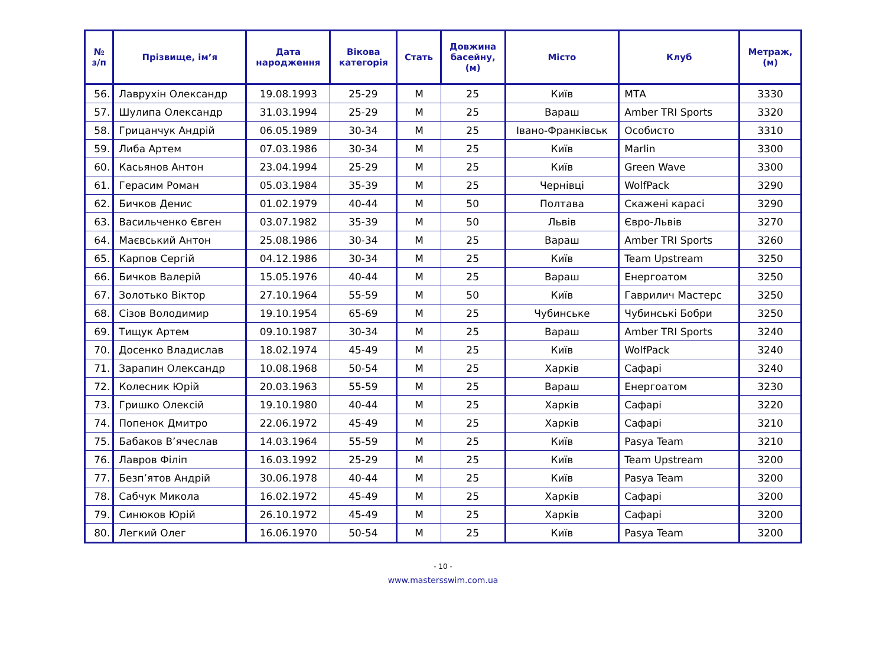| № з/п | Прізвище, ім’я | Дата народження | Вікова категорія | Стать | Довжина басейну, (м) | Місто | Клуб | Метраж, (м) |
| --- | --- | --- | --- | --- | --- | --- | --- | --- |
| 56. | Лаврухін Олександр | 19.08.1993 | 25-29 | М | 25 | Київ | МТА | 3330 |
| 57. | Шулипа Олександр | 31.03.1994 | 25-29 | М | 25 | Вараш | Amber TRI Sports | 3320 |
| 58. | Грицанчук Андрій | 06.05.1989 | 30-34 | М | 25 | Івано-Франківськ | Особисто | 3310 |
| 59. | Либа Артем | 07.03.1986 | 30-34 | М | 25 | Київ | Marlin | 3300 |
| 60. | Касьянов Антон | 23.04.1994 | 25-29 | М | 25 | Київ | Green Wave | 3300 |
| 61. | Герасим Роман | 05.03.1984 | 35-39 | М | 25 | Чернівці | WolfPack | 3290 |
| 62. | Бичков Денис | 01.02.1979 | 40-44 | М | 50 | Полтава | Скажені карасі | 3290 |
| 63. | Васильченко Євген | 03.07.1982 | 35-39 | М | 50 | Львів | Євро-Львів | 3270 |
| 64. | Маєвський Антон | 25.08.1986 | 30-34 | М | 25 | Вараш | Amber TRI Sports | 3260 |
| 65. | Карпов Сергій | 04.12.1986 | 30-34 | М | 25 | Київ | Team Upstream | 3250 |
| 66. | Бичков Валерій | 15.05.1976 | 40-44 | М | 25 | Вараш | Енергоатом | 3250 |
| 67. | Золотько Віктор | 27.10.1964 | 55-59 | М | 50 | Київ | Гаврилич Мастерс | 3250 |
| 68. | Сізов Володимир | 19.10.1954 | 65-69 | М | 25 | Чубинське | Чубинські Бобри | 3250 |
| 69. | Тищук Артем | 09.10.1987 | 30-34 | М | 25 | Вараш | Amber TRI Sports | 3240 |
| 70. | Досенко Владислав | 18.02.1974 | 45-49 | М | 25 | Київ | WolfPack | 3240 |
| 71. | Зарапин Олександр | 10.08.1968 | 50-54 | М | 25 | Харків | Сафарі | 3240 |
| 72. | Колесник Юрій | 20.03.1963 | 55-59 | М | 25 | Вараш | Енергоатом | 3230 |
| 73. | Гришко Олексій | 19.10.1980 | 40-44 | М | 25 | Харків | Сафарі | 3220 |
| 74. | Попенок Дмитро | 22.06.1972 | 45-49 | М | 25 | Харків | Сафарі | 3210 |
| 75. | Бабаков В’ячеслав | 14.03.1964 | 55-59 | М | 25 | Київ | Pasya Team | 3210 |
| 76. | Лавров Філіп | 16.03.1992 | 25-29 | М | 25 | Київ | Team Upstream | 3200 |
| 77. | Безп’ятов Андрій | 30.06.1978 | 40-44 | М | 25 | Київ | Pasya Team | 3200 |
| 78. | Сабчук Микола | 16.02.1972 | 45-49 | М | 25 | Харків | Сафарі | 3200 |
| 79. | Синюков Юрій | 26.10.1972 | 45-49 | М | 25 | Харків | Сафарі | 3200 |
| 80. | Легкий Олег | 16.06.1970 | 50-54 | М | 25 | Київ | Pasya Team | 3200 |
- 10 -
www.mastersswim.com.ua